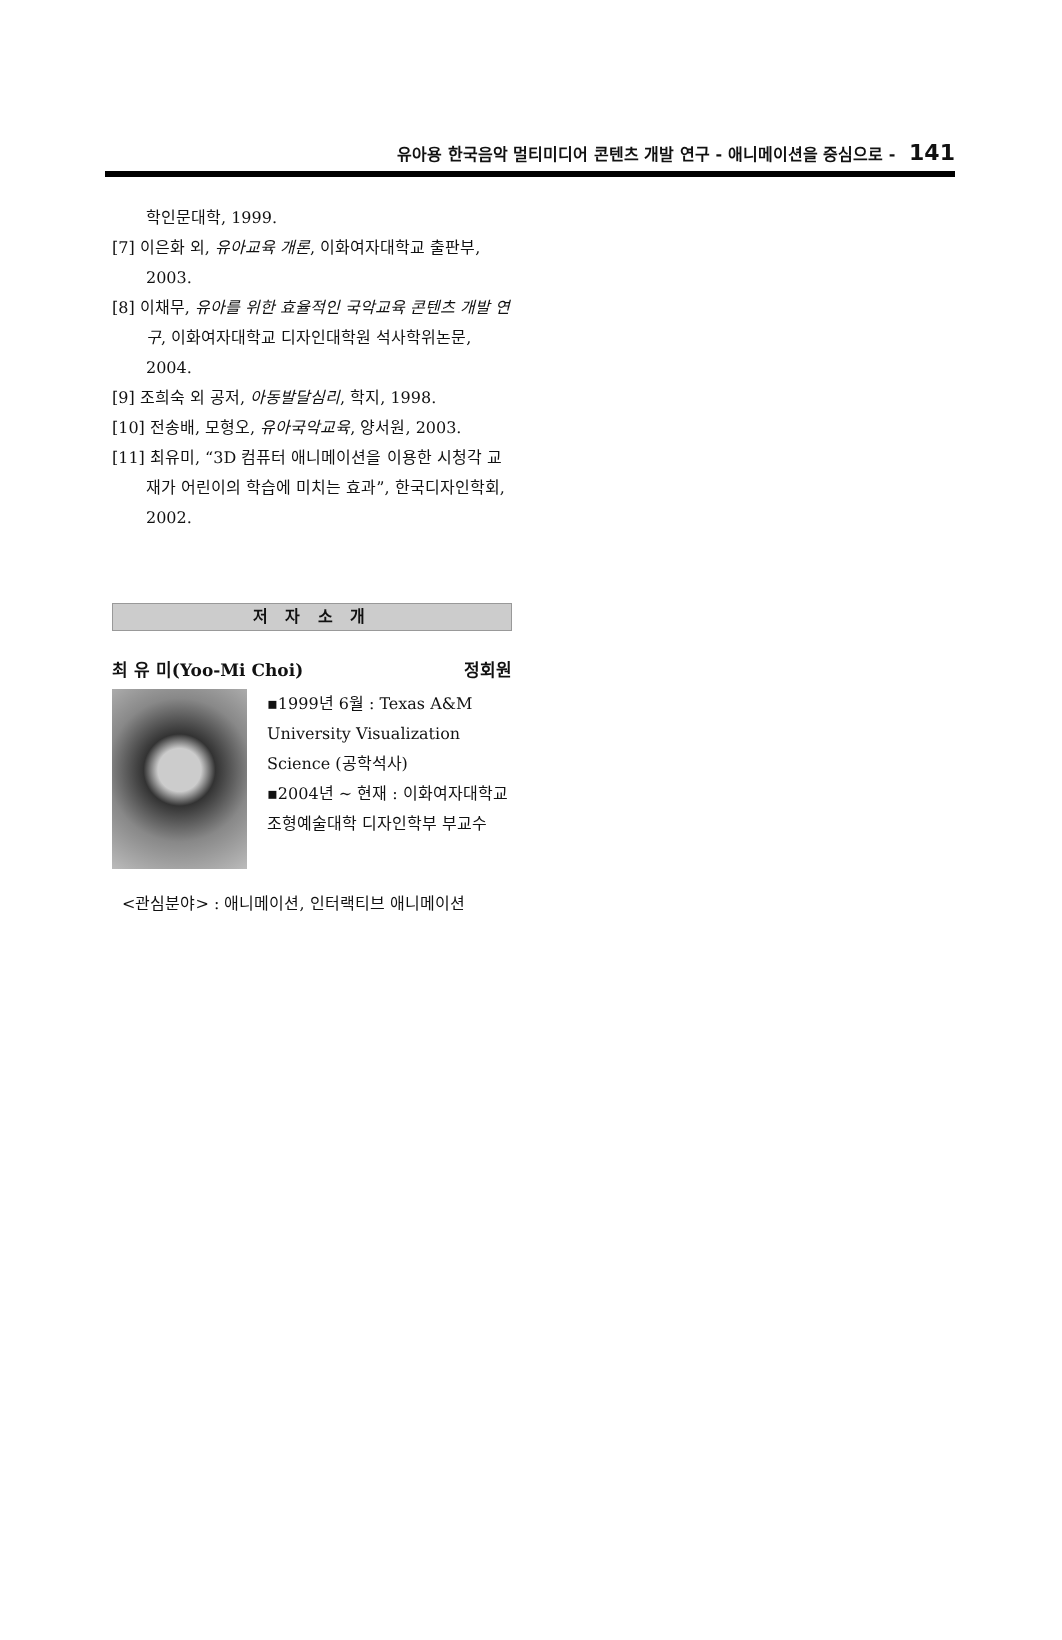유아용 한국음악 멀티미디어 콘텐츠 개발 연구 - 애니메이션을 중심으로 - 141
학인문대학, 1999.
[7] 이은화 외, 유아교육 개론, 이화여자대학교 출판부, 2003.
[8] 이채무, 유아를 위한 효율적인 국악교육 콘텐츠 개발 연구, 이화여자대학교 디자인대학원 석사학위논문, 2004.
[9] 조희숙 외 공저, 아동발달심리, 학지, 1998.
[10] 전송배, 모형오, 유아국악교육, 양서원, 2003.
[11] 최유미, “3D 컴퓨터 애니메이션을 이용한 시청각 교재가 어린이의 학습에 미치는 효과”, 한국디자인학회, 2002.
저 자 소 개
최 유 미(Yoo-Mi Choi) 정회원
▪1999년 6월 : Texas A&M University Visualization Science (공학석사)
▪2004년 ~ 현재 : 이화여자대학교 조형예술대학 디자인학부 부교수
<관심분야> : 애니메이션, 인터랙티브 애니메이션